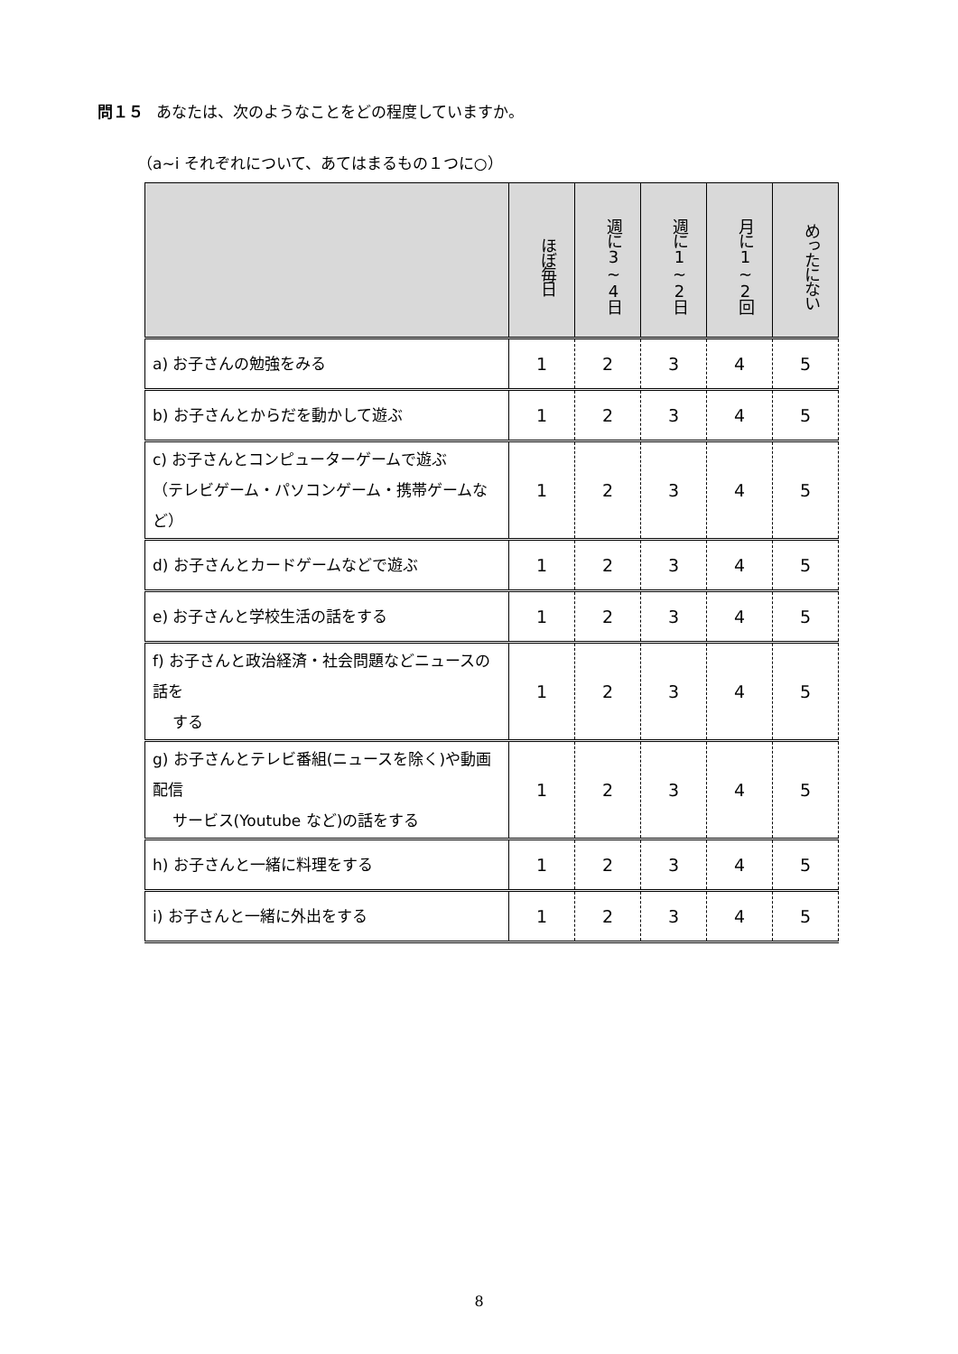問１５ あなたは、次のようなことをどの程度していますか。
（a~i それぞれについて、あてはまるもの１つに○）
| | ほぼ毎日 | 週に3~4日 | 週に1~2日 | 月に1~2回 | めったにない |
| --- | --- | --- | --- | --- | --- |
| a) お子さんの勉強をみる | 1 | 2 | 3 | 4 | 5 |
| b) お子さんとからだを動かして遊ぶ | 1 | 2 | 3 | 4 | 5 |
| c) お子さんとコンピューターゲームで遊ぶ （テレビゲーム・パソコンゲーム・携帯ゲームなど） | 1 | 2 | 3 | 4 | 5 |
| d) お子さんとカードゲームなどで遊ぶ | 1 | 2 | 3 | 4 | 5 |
| e) お子さんと学校生活の話をする | 1 | 2 | 3 | 4 | 5 |
| f) お子さんと政治経済・社会問題などニュースの話を する | 1 | 2 | 3 | 4 | 5 |
| g) お子さんとテレビ番組(ニュースを除く)や動画配信 サービス(Youtube など)の話をする | 1 | 2 | 3 | 4 | 5 |
| h) お子さんと一緒に料理をする | 1 | 2 | 3 | 4 | 5 |
| i) お子さんと一緒に外出をする | 1 | 2 | 3 | 4 | 5 |
8